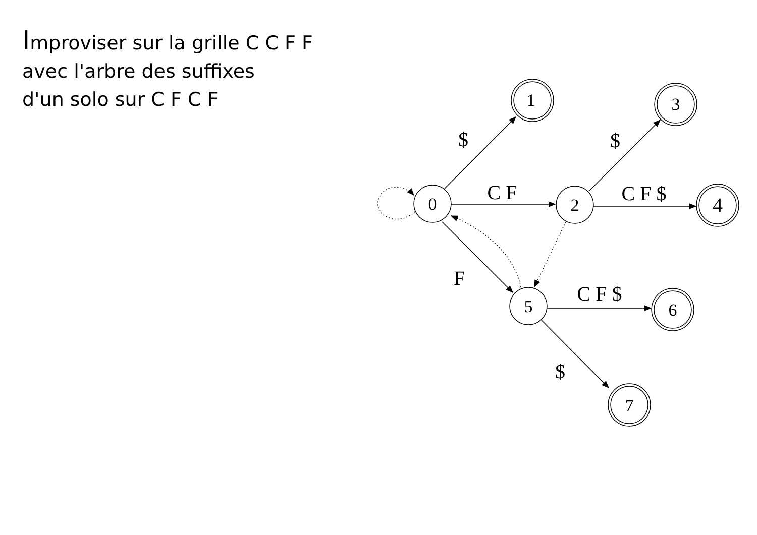Improviser sur la grille C C F F
avec l'arbre des suffixes
d'un solo sur C F C F
0
2
5
1
3
4
6
7
$
C F
F
$
C F $
C F $
$